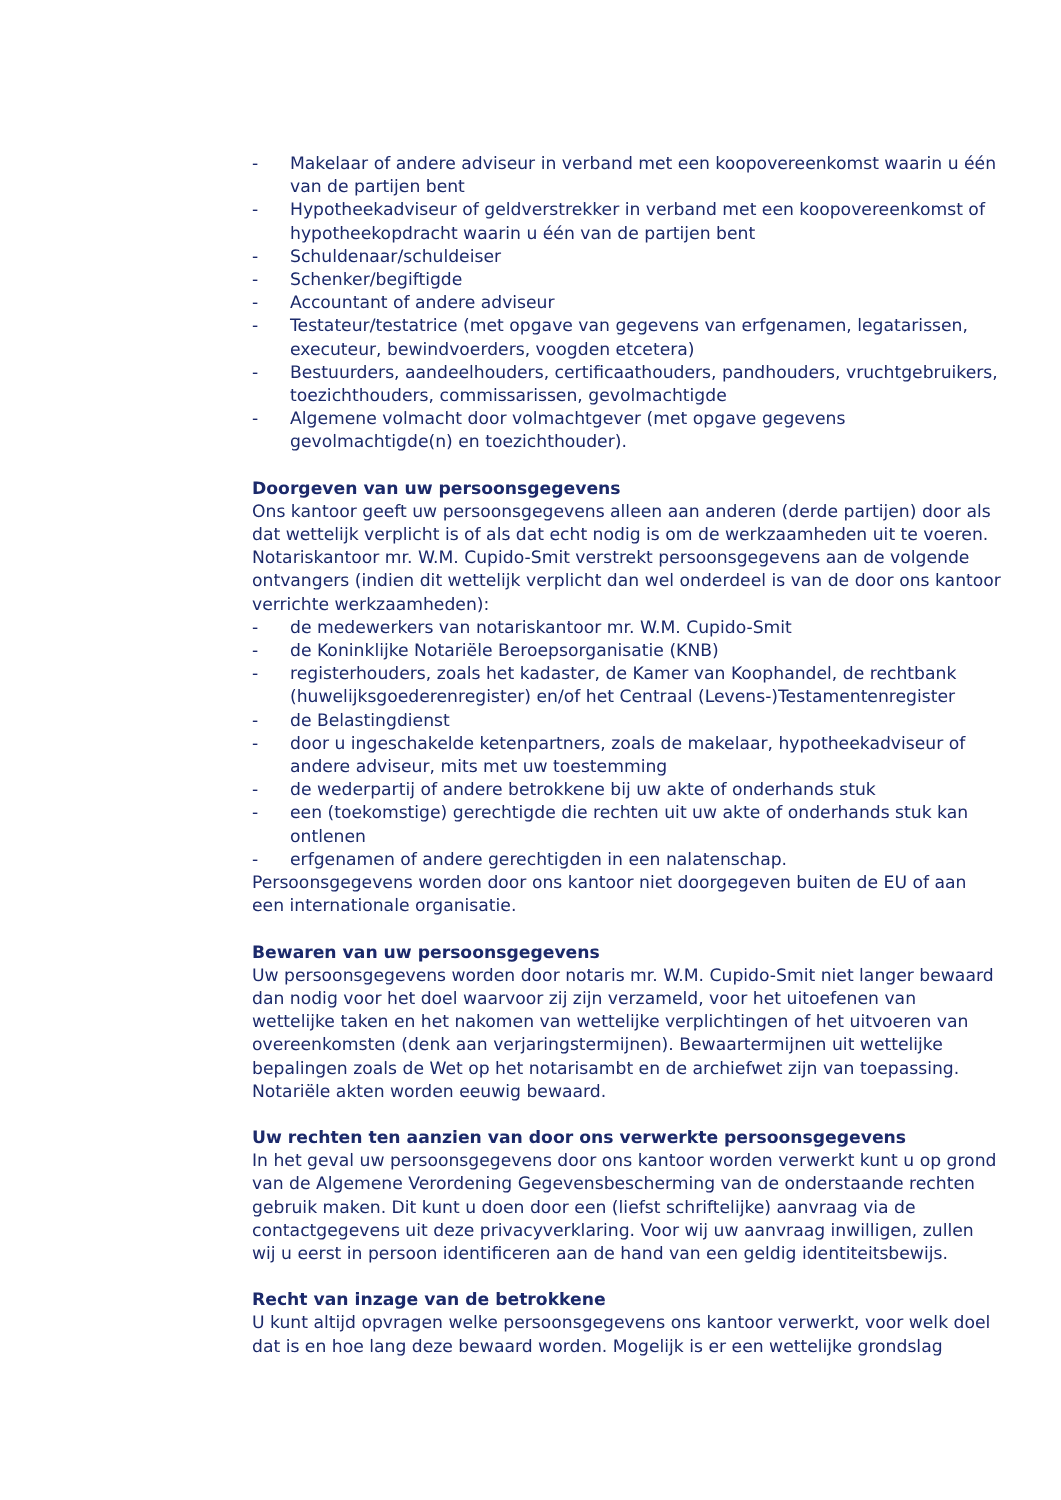- Makelaar of andere adviseur in verband met een koopovereenkomst waarin u één van de partijen bent
- Hypotheekadviseur of geldverstrekker in verband met een koopovereenkomst of hypotheekopdracht waarin u één van de partijen bent
- Schuldenaar/schuldeiser
- Schenker/begiftigde
- Accountant of andere adviseur
- Testateur/testatrice (met opgave van gegevens van erfgenamen, legatarissen, executeur, bewindvoerders, voogden etcetera)
- Bestuurders, aandeelhouders, certificaathouders, pandhouders, vruchtgebruikers, toezichthouders, commissarissen, gevolmachtigde
- Algemene volmacht door volmachtgever (met opgave gegevens gevolmachtigde(n) en toezichthouder).
Doorgeven van uw persoonsgegevens
Ons kantoor geeft uw persoonsgegevens alleen aan anderen (derde partijen) door als dat wettelijk verplicht is of als dat echt nodig is om de werkzaamheden uit te voeren. Notariskantoor mr. W.M. Cupido-Smit verstrekt persoonsgegevens aan de volgende ontvangers (indien dit wettelijk verplicht dan wel onderdeel is van de door ons kantoor verrichte werkzaamheden):
- de medewerkers van notariskantoor mr. W.M. Cupido-Smit
- de Koninklijke Notariële Beroepsorganisatie (KNB)
- registerhouders, zoals het kadaster, de Kamer van Koophandel, de rechtbank (huwelijksgoederenregister) en/of het Centraal (Levens-)Testamentenregister
- de Belastingdienst
- door u ingeschakelde ketenpartners, zoals de makelaar, hypotheekadviseur of andere adviseur, mits met uw toestemming
- de wederpartij of andere betrokkene bij uw akte of onderhands stuk
- een (toekomstige) gerechtigde die rechten uit uw akte of onderhands stuk kan ontlenen
- erfgenamen of andere gerechtigden in een nalatenschap.
Persoonsgegevens worden door ons kantoor niet doorgegeven buiten de EU of aan een internationale organisatie.
Bewaren van uw persoonsgegevens
Uw persoonsgegevens worden door notaris mr. W.M. Cupido-Smit niet langer bewaard dan nodig voor het doel waarvoor zij zijn verzameld, voor het uitoefenen van wettelijke taken en het nakomen van wettelijke verplichtingen of het uitvoeren van overeenkomsten (denk aan verjaringstermijnen). Bewaartermijnen uit wettelijke bepalingen zoals de Wet op het notarisambt en de archiefwet zijn van toepassing. Notariële akten worden eeuwig bewaard.
Uw rechten ten aanzien van door ons verwerkte persoonsgegevens
In het geval uw persoonsgegevens door ons kantoor worden verwerkt kunt u op grond van de Algemene Verordening Gegevensbescherming van de onderstaande rechten gebruik maken. Dit kunt u doen door een (liefst schriftelijke) aanvraag via de contactgegevens uit deze privacyverklaring. Voor wij uw aanvraag inwilligen, zullen wij u eerst in persoon identificeren aan de hand van een geldig identiteitsbewijs.
Recht van inzage van de betrokkene
U kunt altijd opvragen welke persoonsgegevens ons kantoor verwerkt, voor welk doel dat is en hoe lang deze bewaard worden. Mogelijk is er een wettelijke grondslag